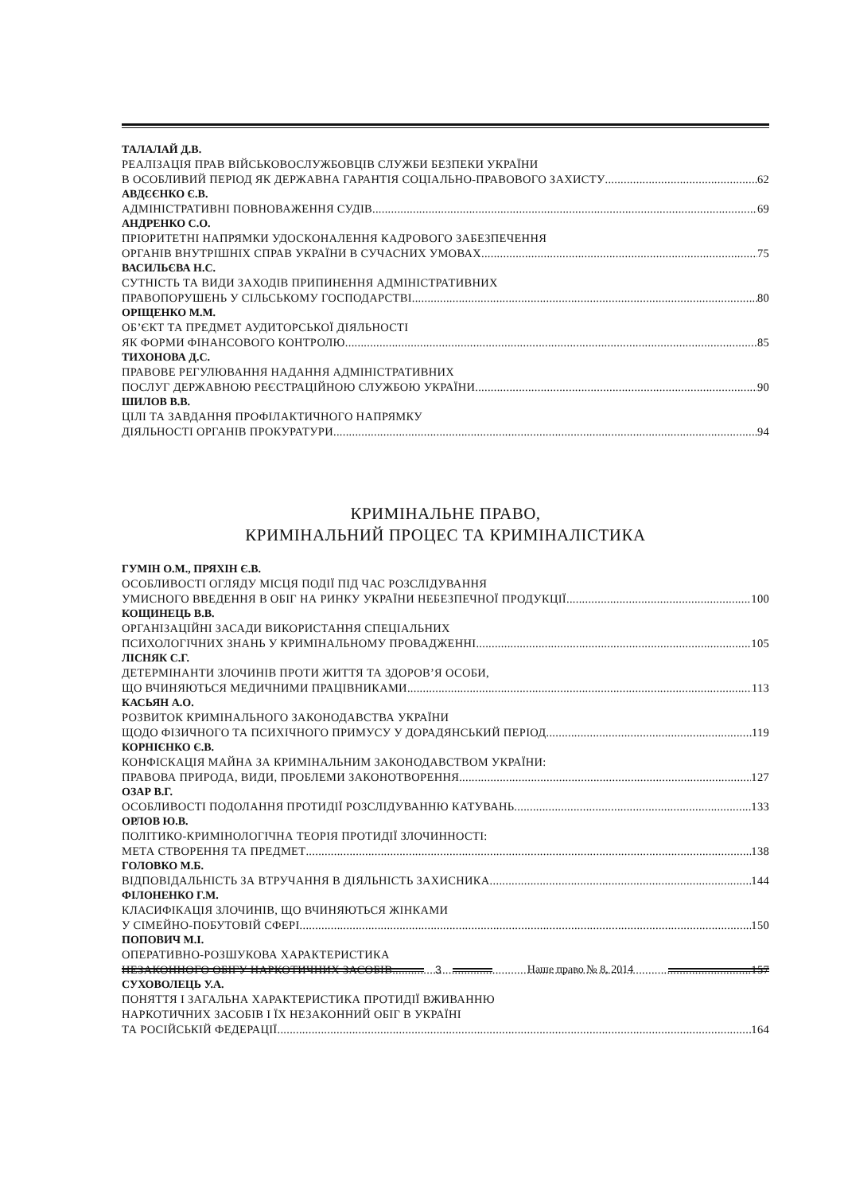ТАЛАЛАЙ Д.В.
РЕАЛІЗАЦІЯ ПРАВ ВІЙСЬКОВОСЛУЖБОВЦІВ СЛУЖБИ БЕЗПЕКИ УКРАЇНИ
В ОСОБЛИВИЙ ПЕРІОД ЯК ДЕРЖАВНА ГАРАНТІЯ СОЦІАЛЬНО-ПРАВОВОГО ЗАХИСТУ 62
АВДЄЄНКО Є.В.
АДМІНІСТРАТИВНІ ПОВНОВАЖЕННЯ СУДІВ 69
АНДРЕНКО С.О.
ПРІОРИТЕТНІ НАПРЯМКИ УДОСКОНАЛЕННЯ КАДРОВОГО ЗАБЕЗПЕЧЕННЯ
ОРГАНІВ ВНУТРІШНІХ СПРАВ УКРАЇНИ В СУЧАСНИХ УМОВАХ 75
ВАСИЛЬЄВА Н.С.
СУТНІСТЬ ТА ВИДИ ЗАХОДІВ ПРИПИНЕННЯ АДМІНІСТРАТИВНИХ
ПРАВОПОРУШЕНЬ У СІЛЬСЬКОМУ ГОСПОДАРСТВІ 80
ОРІЩЕНКО М.М.
ОБ’ЄКТ ТА ПРЕДМЕТ АУДИТОРСЬКОЇ ДІЯЛЬНОСТІ
ЯК ФОРМИ ФІНАНСОВОГО КОНТРОЛЮ 85
ТИХОНОВА Д.С.
ПРАВОВЕ РЕГУЛЮВАННЯ НАДАННЯ АДМІНІСТРАТИВНИХ
ПОСЛУГ ДЕРЖАВНОЮ РЕЄСТРАЦІЙНОЮ СЛУЖБОЮ УКРАЇНИ 90
ШИЛОВ В.В.
ЦІЛІ ТА ЗАВДАННЯ ПРОФІЛАКТИЧНОГО НАПРЯМКУ
ДІЯЛЬНОСТІ ОРГАНІВ ПРОКУРАТУРИ 94
КРИМІНАЛЬНЕ ПРАВО,
КРИМІНАЛЬНИЙ ПРОЦЕС ТА КРИМІНАЛІСТИКА
ГУМІН О.М., ПРЯХІН Є.В.
ОСОБЛИВОСТІ ОГЛЯДУ МІСЦЯ ПОДІЇ ПІД ЧАС РОЗСЛІДУВАННЯ
УМИСНОГО ВВЕДЕННЯ В ОБІГ НА РИНКУ УКРАЇНИ НЕБЕЗПЕЧНОЇ ПРОДУКЦІЇ 100
КОЩИНЕЦЬ В.В.
ОРГАНІЗАЦІЙНІ ЗАСАДИ ВИКОРИСТАННЯ СПЕЦІАЛЬНИХ
ПСИХОЛОГІЧНИХ ЗНАНЬ У КРИМІНАЛЬНОМУ ПРОВАДЖЕННІ 105
ЛІСНЯК С.Г.
ДЕТЕРМІНАНТИ ЗЛОЧИНІВ ПРОТИ ЖИТТЯ ТА ЗДОРОВ’Я ОСОБИ,
ЩО ВЧИНЯЮТЬСЯ МЕДИЧНИМИ ПРАЦІВНИКАМИ 113
КАСЬЯН А.О.
РОЗВИТОК КРИМІНАЛЬНОГО ЗАКОНОДАВСТВА УКРАЇНИ
ЩОДО ФІЗИЧНОГО ТА ПСИХІЧНОГО ПРИМУСУ У ДОРАДЯНСЬКИЙ ПЕРІОД 119
КОРНІЄНКО Є.В.
КОНФІСКАЦІЯ МАЙНА ЗА КРИМІНАЛЬНИМ ЗАКОНОДАВСТВОМ УКРАЇНИ:
ПРАВОВА ПРИРОДА, ВИДИ, ПРОБЛЕМИ ЗАКОНОТВОРЕННЯ 127
ОЗАР В.Г.
ОСОБЛИВОСТІ ПОДОЛАННЯ ПРОТИДІЇ РОЗСЛІДУВАННЮ КАТУВАНЬ 133
ОРЛОВ Ю.В.
ПОЛІТИКО-КРИМІНОЛОГІЧНА ТЕОРІЯ ПРОТИДІЇ ЗЛОЧИННОСТІ:
МЕТА СТВОРЕННЯ ТА ПРЕДМЕТ 138
ГОЛОВКО М.Б.
ВІДПОВІДАЛЬНІСТЬ ЗА ВТРУЧАННЯ В ДІЯЛЬНІСТЬ ЗАХИСНИКА 144
ФІЛОНЕНКО Г.М.
КЛАСИФІКАЦІЯ ЗЛОЧИНІВ, ЩО ВЧИНЯЮТЬСЯ ЖІНКАМИ
У СІМЕЙНО-ПОБУТОВІЙ СФЕРІ 150
ПОПОВИЧ М.І.
ОПЕРАТИВНО-РОЗШУКОВА ХАРАКТЕРИСТИКА
НЕЗАКОННОГО ОБІГУ НАРКОТИЧНИХ ЗАСОБІВ 157
СУХОВОЛЕЦЬ У.А.
ПОНЯТТЯ І ЗАГАЛЬНА ХАРАКТЕРИСТИКА ПРОТИДІЇ ВЖИВАННЮ
НАРКОТИЧНИХ ЗАСОБІВ І ЇХ НЕЗАКОННИЙ ОБІГ В УКРАЇНІ
ТА РОСІЙСЬКІЙ ФЕДЕРАЦІЇ 164
3 Наше право № 8, 2014